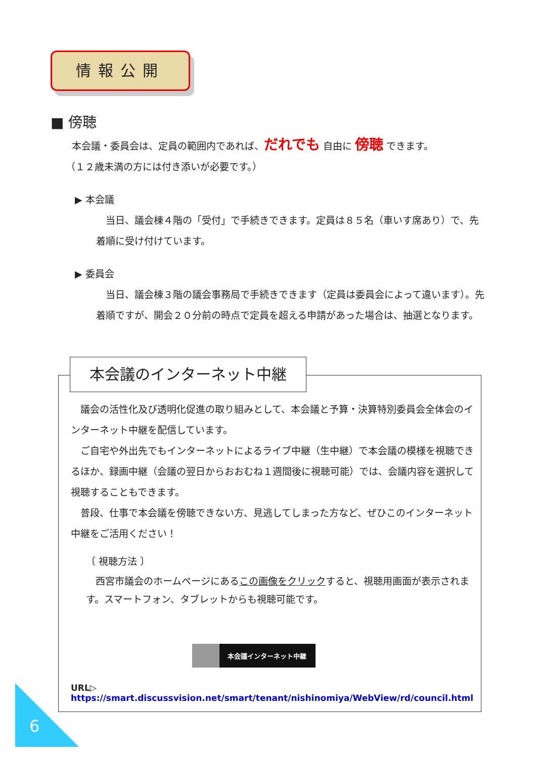情報公開
■ 傍聴
本会議・委員会は、定員の範囲内であれば、だれでも 自由に 傍聴 できます。
（１２歳未満の方には付き添いが必要です。）
▶ 本会議
　当日、議会棟４階の「受付」で手続きできます。定員は８５名（車いす席あり）で、先着順に受け付けています。
▶ 委員会
　当日、議会棟３階の議会事務局で手続きできます（定員は委員会によって違います）。先着順ですが、開会２０分前の時点で定員を超える申請があった場合は、抽選となります。
本会議のインターネット中継
　議会の活性化及び透明化促進の取り組みとして、本会議と予算・決算特別委員会全体会のインターネット中継を配信しています。
　ご自宅や外出先でもインターネットによるライブ中継（生中継）で本会議の模様を視聴できるほか、録画中継（会議の翌日からおおむね１週間後に視聴可能）では、会議内容を選択して視聴することもできます。
　普段、仕事で本会議を傍聴できない方、見逃してしまった方など、ぜひこのインターネット中継をご活用ください！
〔 視聴方法 〕
　西宮市議会のホームページにあるこの画像をクリックすると、視聴用画面が表示されます。スマートフォン、タブレットからも視聴可能です。
本会議インターネット中継
URL▷ https://smart.discussvision.net/smart/tenant/nishinomiya/WebView/rd/council.html
6